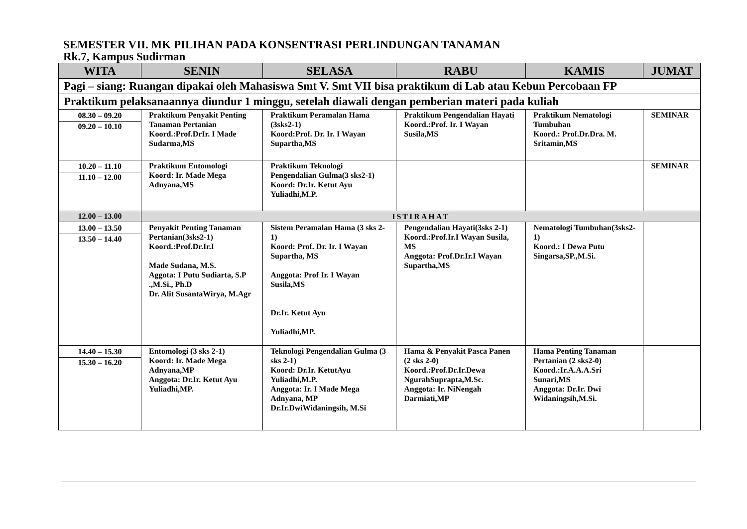SEMESTER VII. MK PILIHAN PADA KONSENTRASI PERLINDUNGAN TANAMAN
Rk.7, Kampus Sudirman
| WITA | SENIN | SELASA | RABU | KAMIS | JUMAT |
| --- | --- | --- | --- | --- | --- |
| Pagi – siang: Ruangan dipakai oleh Mahasiswa Smt V. Smt VII bisa praktikum di Lab atau Kebun Percobaan FP | | | | | |
| Praktikum pelaksanaannya diundur 1 minggu, setelah diawali dengan pemberian materi pada kuliah | | | | | |
| 08.30 – 09.20 09.20 – 10.10 | Praktikum Penyakit Penting Tanaman Pertanian Koord.:Prof.DrIr. I Made Sudarma,MS | Praktikum Peramalan Hama (3sks2-1) Koord:Prof. Dr. Ir. I Wayan Supartha,MS | Praktikum Pengendalian Hayati Koord.:Prof. Ir. I Wayan Susila,MS | Praktikum Nematologi Tumbuhan Koord.: Prof.Dr.Dra. M. Sritamin,MS | SEMINAR |
| 10.20 – 11.10 11.10 – 12.00 | Praktikum Entomologi Koord: Ir. Made Mega Adnyana,MS | Praktikum Teknologi Pengendalian Gulma(3 sks2-1) Koord: Dr.Ir. Ketut Ayu Yuliadhi,M.P. | | | SEMINAR |
| 12.00 – 13.00 | ISTIRAHAT | | | | |
| 13.00 – 13.50 13.50 – 14.40 | Penyakit Penting Tanaman Pertanian(3sks2-1) Koord.:Prof.Dr.Ir.I Made Sudana, M.S. Aggota: I Putu Sudiarta, S.P .,M.Si., Ph.D Dr. Alit SusantaWirya, M.Agr | Sistem Peramalan Hama (3 sks 2-1) Koord: Prof. Dr. Ir. I Wayan Supartha, MS Anggota: Prof Ir. I Wayan Susila,MS Dr.Ir. Ketut Ayu Yuliadhi,MP. | Pengendalian Hayati(3sks 2-1) Koord.:Prof.Ir.I Wayan Susila, MS Anggota: Prof.Dr.Ir.I Wayan Supartha,MS | Nematologi Tumbuhan(3sks2-1) Koord.: I Dewa Putu Singarsa,SP.,M.Si. | |
| 14.40 – 15.30 15.30 – 16.20 | Entomologi (3 sks 2-1) Koord: Ir. Made Mega Adnyana,MP Anggota: Dr.Ir. Ketut Ayu Yuliadhi,MP. | Teknologi Pengendalian Gulma (3 sks 2-1) Koord: Dr.Ir. KetutAyu Yuliadhi,M.P. Anggota: Ir. I Made Mega Adnyana, MP Dr.Ir.DwiWidaningsih, M.Si | Hama & Penyakit Pasca Panen (2 sks 2-0) Koord.:Prof.Dr.Ir.Dewa NgurahSuprapta,M.Sc. Anggota: Ir. NiNengah Darmiati,MP | Hama Penting Tanaman Pertanian (2 sks2-0) Koord.:Ir.A.A.A.Sri Sunari,MS Anggota: Dr.Ir. Dwi Widaningsih,M.Si. | |